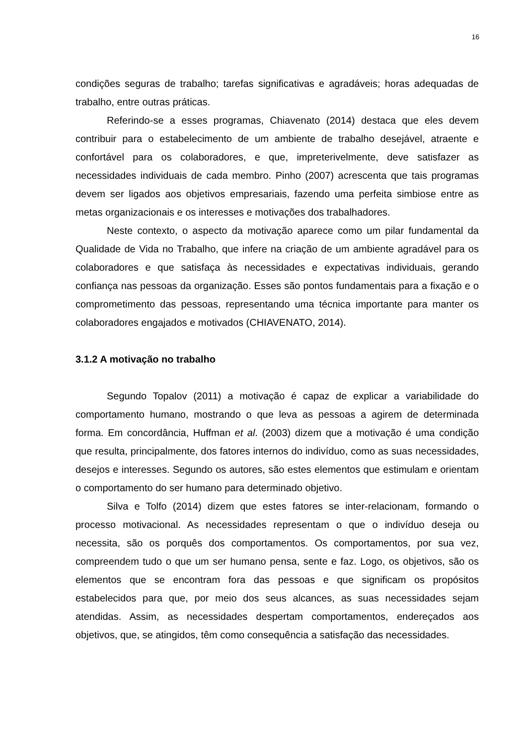16
condições seguras de trabalho; tarefas significativas e agradáveis; horas adequadas de trabalho, entre outras práticas.
Referindo-se a esses programas, Chiavenato (2014) destaca que eles devem contribuir para o estabelecimento de um ambiente de trabalho desejável, atraente e confortável para os colaboradores, e que, impreterivelmente, deve satisfazer as necessidades individuais de cada membro. Pinho (2007) acrescenta que tais programas devem ser ligados aos objetivos empresariais, fazendo uma perfeita simbiose entre as metas organizacionais e os interesses e motivações dos trabalhadores.
Neste contexto, o aspecto da motivação aparece como um pilar fundamental da Qualidade de Vida no Trabalho, que infere na criação de um ambiente agradável para os colaboradores e que satisfaça às necessidades e expectativas individuais, gerando confiança nas pessoas da organização. Esses são pontos fundamentais para a fixação e o comprometimento das pessoas, representando uma técnica importante para manter os colaboradores engajados e motivados (CHIAVENATO, 2014).
3.1.2 A motivação no trabalho
Segundo Topalov (2011) a motivação é capaz de explicar a variabilidade do comportamento humano, mostrando o que leva as pessoas a agirem de determinada forma. Em concordância, Huffman et al. (2003) dizem que a motivação é uma condição que resulta, principalmente, dos fatores internos do indivíduo, como as suas necessidades, desejos e interesses. Segundo os autores, são estes elementos que estimulam e orientam o comportamento do ser humano para determinado objetivo.
Silva e Tolfo (2014) dizem que estes fatores se inter-relacionam, formando o processo motivacional. As necessidades representam o que o indivíduo deseja ou necessita, são os porquês dos comportamentos. Os comportamentos, por sua vez, compreendem tudo o que um ser humano pensa, sente e faz. Logo, os objetivos, são os elementos que se encontram fora das pessoas e que significam os propósitos estabelecidos para que, por meio dos seus alcances, as suas necessidades sejam atendidas. Assim, as necessidades despertam comportamentos, endereçados aos objetivos, que, se atingidos, têm como consequência a satisfação das necessidades.